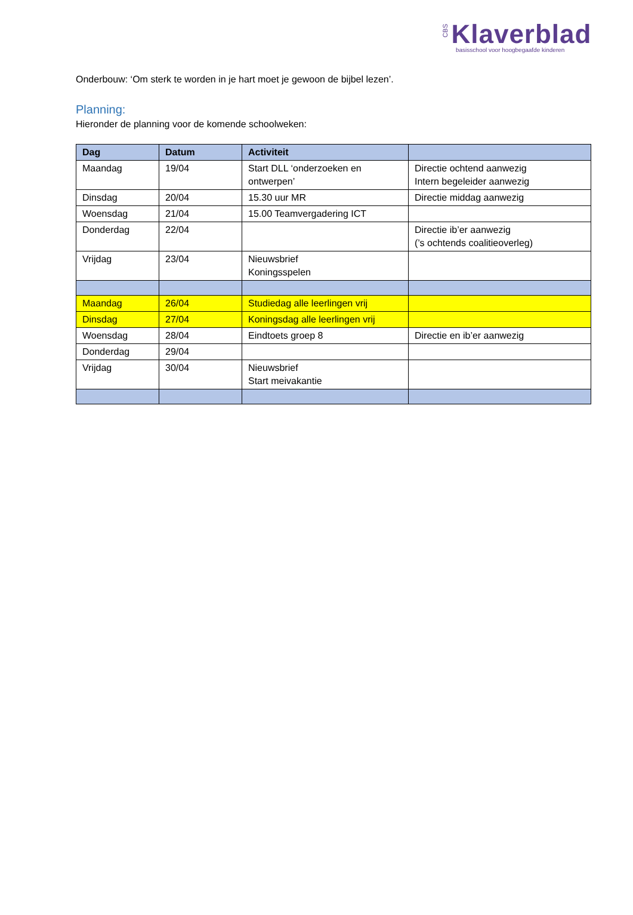CBS Klaverblad
basisschool voor hoogbegaafde kinderen
Onderbouw: ‘Om sterk te worden in je hart moet je gewoon de bijbel lezen’.
Planning:
Hieronder de planning voor de komende schoolweken:
| Dag | Datum | Activiteit | |
| --- | --- | --- | --- |
| Maandag | 19/04 | Start DLL ‘onderzoeken en ontwerpen’ | Directie ochtend aanwezig Intern begeleider aanwezig |
| Dinsdag | 20/04 | 15.30 uur MR | Directie middag aanwezig |
| Woensdag | 21/04 | 15.00 Teamvergadering ICT | |
| Donderdag | 22/04 | | Directie ib’er aanwezig (’s ochtends coalitieoverleg) |
| Vrijdag | 23/04 | Nieuwsbrief Koningsspelen | |
| Maandag | 26/04 | Studiedag alle leerlingen vrij | |
| Dinsdag | 27/04 | Koningsdag alle leerlingen vrij | |
| Woensdag | 28/04 | Eindtoets groep 8 | Directie en ib’er aanwezig |
| Donderdag | 29/04 | | |
| Vrijdag | 30/04 | Nieuwsbrief Start meivakantie | |